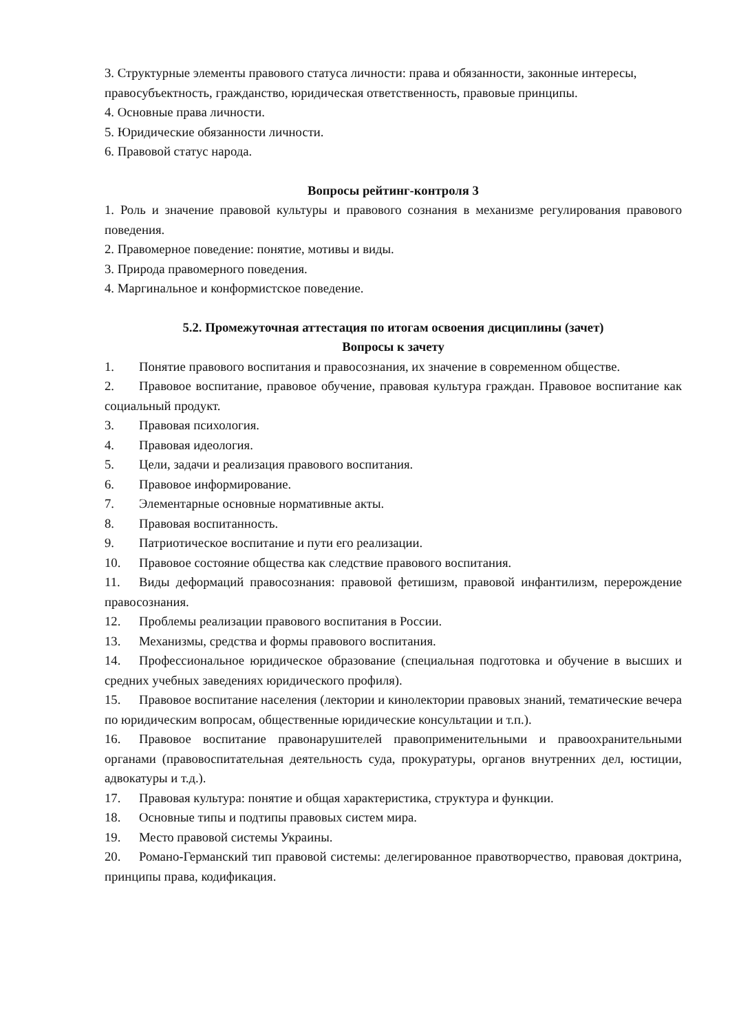3. Структурные элементы правового статуса личности: права и обязанности, законные интересы, правосубъектность, гражданство, юридическая ответственность, правовые принципы.
4. Основные права личности.
5. Юридические обязанности личности.
6. Правовой статус народа.
Вопросы рейтинг-контроля 3
1. Роль и значение правовой культуры и правового сознания в механизме регулирования правового поведения.
2. Правомерное поведение: понятие, мотивы и виды.
3. Природа правомерного поведения.
4. Маргинальное и конформистское поведение.
5.2. Промежуточная аттестация по итогам освоения дисциплины (зачет)
Вопросы к зачету
1. Понятие правового воспитания и правосознания, их значение в современном обществе.
2. Правовое воспитание, правовое обучение, правовая культура граждан. Правовое воспитание как социальный продукт.
3. Правовая психология.
4. Правовая идеология.
5. Цели, задачи и реализация правового воспитания.
6. Правовое информирование.
7. Элементарные основные нормативные акты.
8. Правовая воспитанность.
9. Патриотическое воспитание и пути его реализации.
10. Правовое состояние общества как следствие правового воспитания.
11. Виды деформаций правосознания: правовой фетишизм, правовой инфантилизм, перерождение правосознания.
12. Проблемы реализации правового воспитания в России.
13. Механизмы, средства и формы правового воспитания.
14. Профессиональное юридическое образование (специальная подготовка и обучение в высших и средних учебных заведениях юридического профиля).
15. Правовое воспитание населения (лектории и кинолектории правовых знаний, тематические вечера по юридическим вопросам, общественные юридические консультации и т.п.).
16. Правовое воспитание правонарушителей правоприменительными и правоохранительными органами (правовоспитательная деятельность суда, прокуратуры, органов внутренних дел, юстиции, адвокатуры и т.д.).
17. Правовая культура: понятие и общая характеристика, структура и функции.
18. Основные типы и подтипы правовых систем мира.
19. Место правовой системы Украины.
20. Романо-Германский тип правовой системы: делегированное правотворчество, правовая доктрина, принципы права, кодификация.